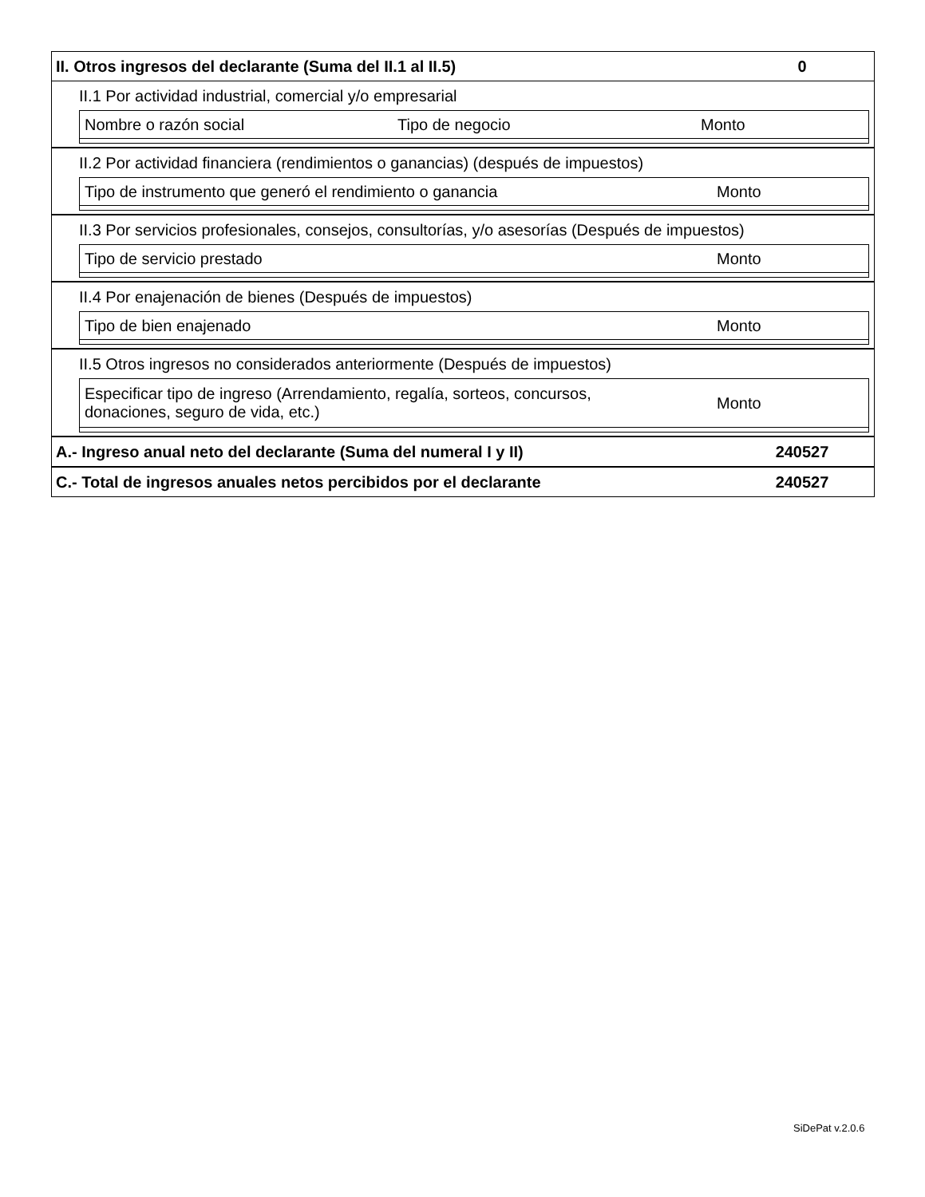II. Otros ingresos del declarante (Suma del II.1 al II.5) 0
II.1 Por actividad industrial, comercial y/o empresarial
Nombre o razón social Tipo de negocio Monto
II.2 Por actividad financiera (rendimientos o ganancias) (después de impuestos)
Tipo de instrumento que generó el rendimiento o ganancia Monto
II.3 Por servicios profesionales, consejos, consultorías, y/o asesorías (Después de impuestos)
Tipo de servicio prestado Monto
II.4 Por enajenación de bienes (Después de impuestos)
Tipo de bien enajenado Monto
II.5 Otros ingresos no considerados anteriormente (Después de impuestos)
Especificar tipo de ingreso (Arrendamiento, regalía, sorteos, concursos,
donaciones, seguro de vida, etc.) Monto
A.- Ingreso anual neto del declarante (Suma del numeral I y II) 240527
C.- Total de ingresos anuales netos percibidos por el declarante 240527
SiDePat v.2.0.6